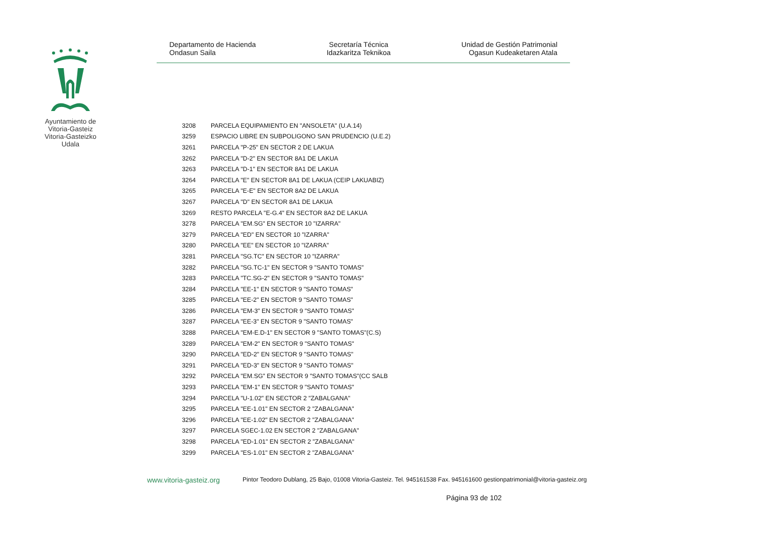Ayuntamiento de Vitoria-Gasteiz Vitoria-Gasteizko Udala
Departamento de Hacienda
Ondasun Saila
Secretaría Técnica
Idazkaritza Teknikoa
Unidad de Gestión Patrimonial
Ogasun Kudeaketaren Atala
| 3208 | PARCELA EQUIPAMIENTO EN "ANSOLETA" (U.A.14) |
| 3259 | ESPACIO LIBRE EN SUBPOLIGONO SAN PRUDENCIO (U.E.2) |
| 3261 | PARCELA "P-25" EN SECTOR 2 DE LAKUA |
| 3262 | PARCELA "D-2" EN SECTOR 8A1 DE LAKUA |
| 3263 | PARCELA "D-1" EN SECTOR 8A1 DE LAKUA |
| 3264 | PARCELA "E" EN SECTOR 8A1 DE LAKUA (CEIP LAKUABIZ) |
| 3265 | PARCELA "E-E" EN SECTOR 8A2 DE LAKUA |
| 3267 | PARCELA "D" EN SECTOR 8A1 DE LAKUA |
| 3269 | RESTO PARCELA "E-G.4" EN SECTOR 8A2 DE LAKUA |
| 3278 | PARCELA "EM.SG" EN SECTOR 10 "IZARRA" |
| 3279 | PARCELA "ED" EN SECTOR 10 "IZARRA" |
| 3280 | PARCELA "EE" EN SECTOR 10 "IZARRA" |
| 3281 | PARCELA "SG.TC" EN SECTOR 10 "IZARRA" |
| 3282 | PARCELA "SG.TC-1" EN SECTOR 9 "SANTO TOMAS" |
| 3283 | PARCELA "TC.SG-2" EN SECTOR 9 "SANTO TOMAS" |
| 3284 | PARCELA "EE-1" EN SECTOR 9 "SANTO TOMAS" |
| 3285 | PARCELA "EE-2" EN SECTOR 9 "SANTO TOMAS" |
| 3286 | PARCELA "EM-3" EN SECTOR 9 "SANTO TOMAS" |
| 3287 | PARCELA "EE-3" EN SECTOR 9 "SANTO TOMAS" |
| 3288 | PARCELA "EM-E.D-1" EN SECTOR 9 "SANTO TOMAS"(C.S) |
| 3289 | PARCELA "EM-2" EN SECTOR 9 "SANTO TOMAS" |
| 3290 | PARCELA "ED-2" EN SECTOR 9 "SANTO TOMAS" |
| 3291 | PARCELA "ED-3" EN SECTOR 9 "SANTO TOMAS" |
| 3292 | PARCELA "EM.SG" EN SECTOR 9 "SANTO TOMAS"(CC SALB |
| 3293 | PARCELA "EM-1" EN SECTOR 9 "SANTO TOMAS" |
| 3294 | PARCELA "U-1.02" EN SECTOR 2 "ZABALGANA" |
| 3295 | PARCELA "EE-1.01" EN SECTOR 2 "ZABALGANA" |
| 3296 | PARCELA "EE-1.02" EN SECTOR 2 "ZABALGANA" |
| 3297 | PARCELA SGEC-1.02 EN SECTOR 2 "ZABALGANA" |
| 3298 | PARCELA "ED-1.01" EN SECTOR 2 "ZABALGANA" |
| 3299 | PARCELA "ES-1.01" EN SECTOR 2 "ZABALGANA" |
www.vitoria-gasteiz.org Pintor Teodoro Dublang, 25 Bajo, 01008 Vitoria-Gasteiz. Tel. 945161538 Fax. 945161600 gestionpatrimonial@vitoria-gasteiz.org
Página 93 de 102